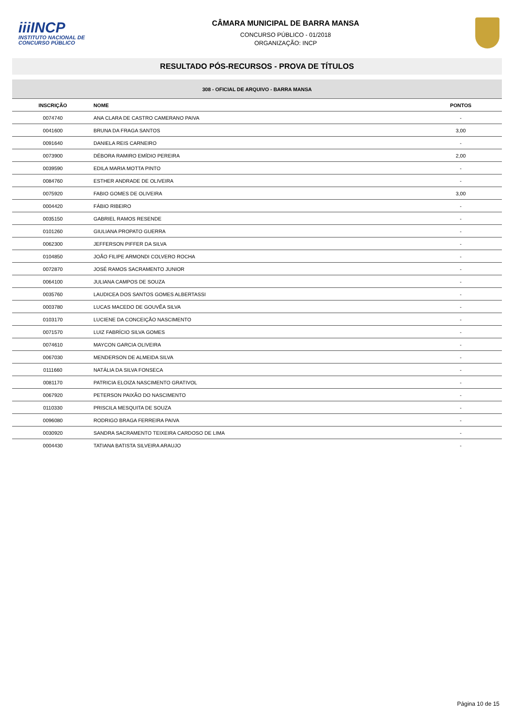iiiINCP
INSTITUTO NACIONAL DE CONCURSO PÚBLICO
CÂMARA MUNICIPAL DE BARRA MANSA
CONCURSO PÚBLICO - 01/2018
ORGANIZAÇÃO: INCP
RESULTADO PÓS-RECURSOS - PROVA DE TÍTULOS
| 308 - OFICIAL DE ARQUIVO - BARRA MANSA | | |
| --- | --- | --- |
| INSCRIÇÃO | NOME | PONTOS |
| 0074740 | ANA CLARA DE CASTRO CAMERANO PAIVA | - |
| 0041600 | BRUNA DA FRAGA SANTOS | 3,00 |
| 0091640 | DANIELA REIS CARNEIRO | - |
| 0073900 | DÉBORA RAMIRO EMÍDIO PEREIRA | 2,00 |
| 0039590 | EDILA MARIA MOTTA PINTO | - |
| 0084760 | ESTHER ANDRADE DE OLIVEIRA | - |
| 0075920 | FABIO GOMES DE OLIVEIRA | 3,00 |
| 0004420 | FÁBIO RIBEIRO | - |
| 0035150 | GABRIEL RAMOS RESENDE | - |
| 0101260 | GIULIANA PROPATO GUERRA | - |
| 0062300 | JEFFERSON PIFFER DA SILVA | - |
| 0104850 | JOÃO FILIPE ARMONDI COLVERO ROCHA | - |
| 0072870 | JOSÉ RAMOS SACRAMENTO JUNIOR | - |
| 0064100 | JULIANA CAMPOS DE SOUZA | - |
| 0035760 | LAUDICEA DOS SANTOS GOMES ALBERTASSI | - |
| 0003780 | LUCAS MACEDO DE GOUVÊA SILVA | - |
| 0103170 | LUCIENE DA CONCEIÇÃO NASCIMENTO | - |
| 0071570 | LUIZ FABRÍCIO SILVA GOMES | - |
| 0074610 | MAYCON GARCIA OLIVEIRA | - |
| 0067030 | MENDERSON DE ALMEIDA SILVA | - |
| 0111660 | NATÁLIA DA SILVA FONSECA | - |
| 0081170 | PATRICIA ELOIZA NASCIMENTO GRATIVOL | - |
| 0067920 | PETERSON PAIXÃO DO NASCIMENTO | - |
| 0110330 | PRISCILA MESQUITA DE SOUZA | - |
| 0096080 | RODRIGO BRAGA FERREIRA PAIVA | - |
| 0030920 | SANDRA SACRAMENTO TEIXEIRA CARDOSO DE LIMA | - |
| 0004430 | TATIANA BATISTA SILVEIRA ARAUJO | - |
Página 10 de 15